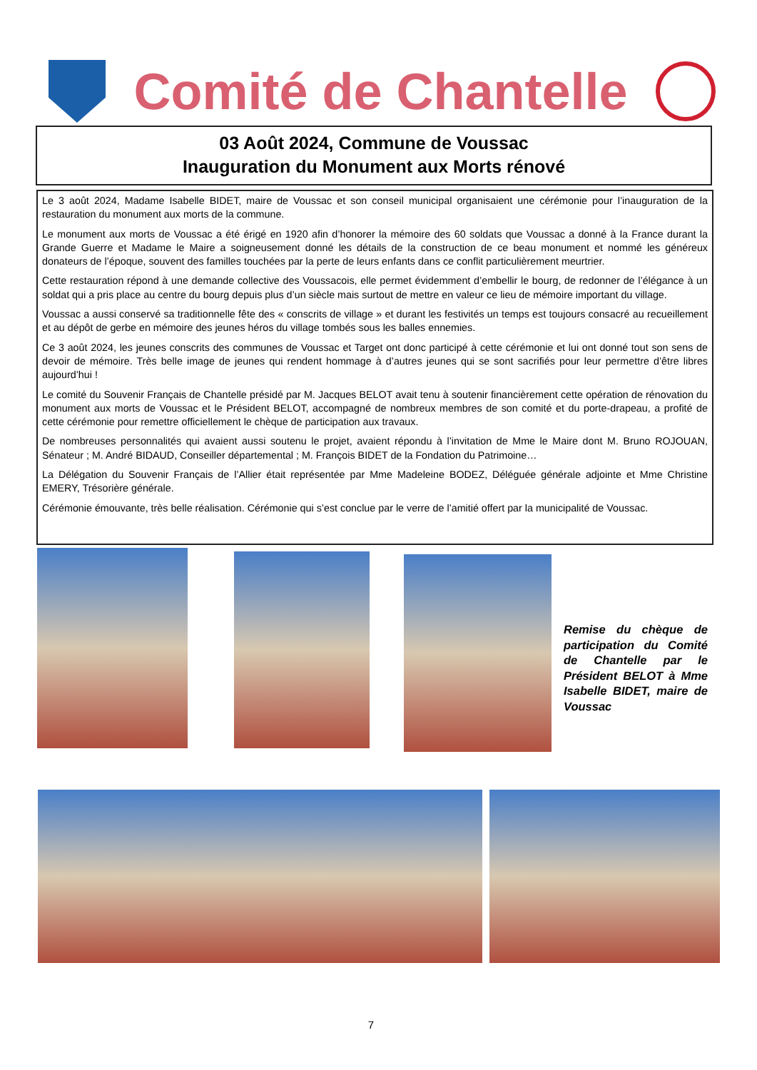Comité de Chantelle
03 Août 2024, Commune de Voussac
Inauguration du Monument aux Morts rénové
Le 3 août 2024, Madame Isabelle BIDET, maire de Voussac et son conseil municipal organisaient une cérémonie pour l’inauguration de la restauration du monument aux morts de la commune.
Le monument aux morts de Voussac a été érigé en 1920 afin d’honorer la mémoire des 60 soldats que Voussac a donné à la France durant la Grande Guerre et Madame le Maire a soigneusement donné les détails de la construction de ce beau monument et nommé les généreux donateurs de l’époque, souvent des familles touchées par la perte de leurs enfants dans ce conflit particulièrement meurtrier.
Cette restauration répond à une demande collective des Voussacois, elle permet évidemment d’embellir le bourg, de redonner de l’élégance à un soldat qui a pris place au centre du bourg depuis plus d’un siècle mais surtout de mettre en valeur ce lieu de mémoire important du village.
Voussac a aussi conservé sa traditionnelle fête des « conscrits de village » et durant les festivités un temps est toujours consacré au recueillement et au dépôt de gerbe en mémoire des jeunes héros du village tombés sous les balles ennemies.
Ce 3 août 2024, les jeunes conscrits des communes de Voussac et Target ont donc participé à cette cérémonie et lui ont donné tout son sens de devoir de mémoire. Très belle image de jeunes qui rendent hommage à d’autres jeunes qui se sont sacrifiés pour leur permettre d’être libres aujourd’hui !
Le comité du Souvenir Français de Chantelle présidé par M. Jacques BELOT avait tenu à soutenir financièrement cette opération de rénovation du monument aux morts de Voussac et le Président BELOT, accompagné de nombreux membres de son comité et du porte-drapeau, a profité de cette cérémonie pour remettre officiellement le chèque de participation aux travaux.
De nombreuses personnalités qui avaient aussi soutenu le projet, avaient répondu à l’invitation de Mme le Maire dont M. Bruno ROJOUAN, Sénateur ; M. André BIDAUD, Conseiller départemental ; M. François BIDET de la Fondation du Patrimoine…
La Délégation du Souvenir Français de l’Allier était représentée par Mme Madeleine BODEZ, Déléguée générale adjointe et Mme Christine EMERY, Trésorière générale.
Cérémonie émouvante, très belle réalisation. Cérémonie qui s’est conclue par le verre de l’amitié offert par la municipalité de Voussac.
Remise du chèque de participation du Comité de Chantelle par le Président BELOT à Mme Isabelle BIDET, maire de Voussac
7